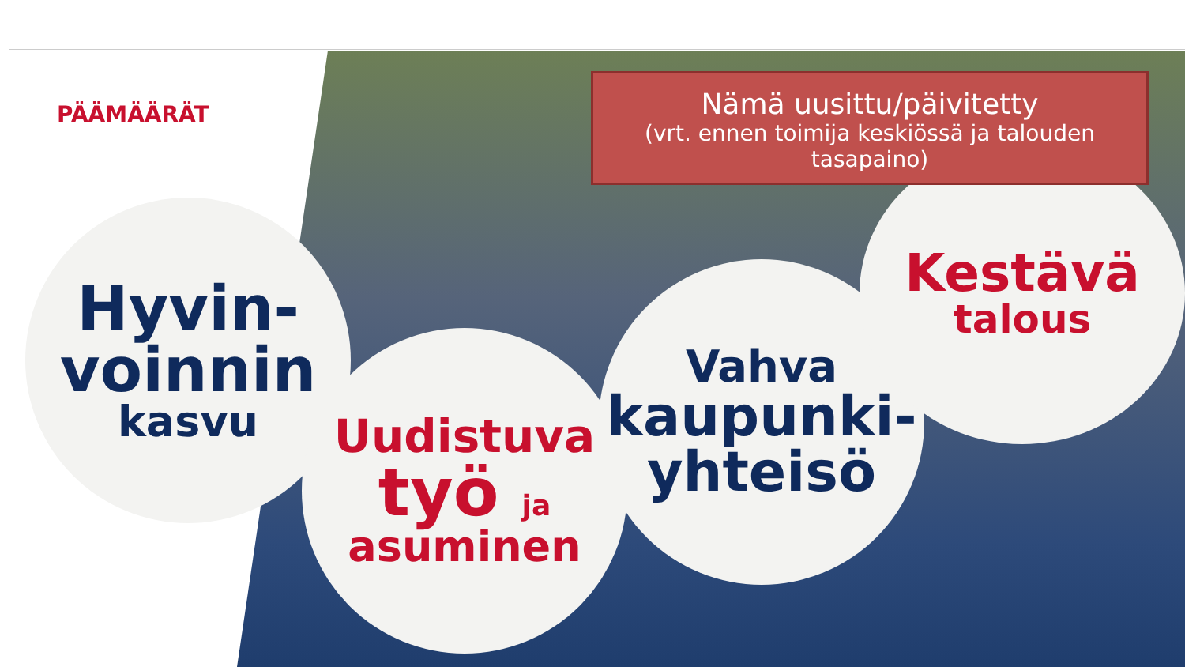PÄÄMÄÄRÄT
Hyvin-
voinnin
kasvu
Uudistuva
työ ja
asuminen
Vahva
kaupunki-
yhteisö
Kestävä
talous
Nämä uusittu/päivitetty
(vrt. ennen toimija keskiössä ja talouden tasapaino)